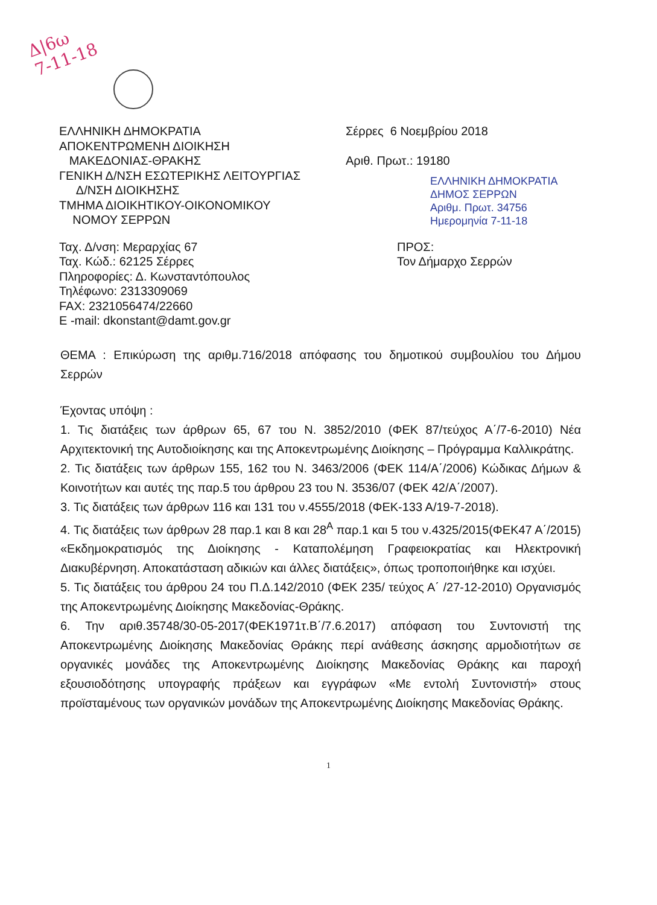Δ|6ω
7-11-18
ΕΛΛΗΝΙΚΗ ΔΗΜΟΚΡΑΤΙΑ
ΑΠΟΚΕΝΤΡΩΜΕΝΗ ΔΙΟΙΚΗΣΗ
ΜΑΚΕΔΟΝΙΑΣ-ΘΡΑΚΗΣ
ΓΕΝΙΚΗ Δ/ΝΣΗ ΕΣΩΤΕΡΙΚΗΣ ΛΕΙΤΟΥΡΓΙΑΣ
Δ/ΝΣΗ ΔΙΟΙΚΗΣΗΣ
ΤΜΗΜΑ ΔΙΟΙΚΗΤΙΚΟΥ-ΟΙΚΟΝΟΜΙΚΟΥ
ΝΟΜΟΥ ΣΕΡΡΩΝ
Σέρρες 6 Νοεμβρίου 2018
Αριθ. Πρωτ.: 19180
ΕΛΛΗΝΙΚΗ ΔΗΜΟΚΡΑΤΙΑ
ΔΗΜΟΣ ΣΕΡΡΩΝ
Αριθμ. Πρωτ. 34756
Ημερομηνία 7-11-18
Ταχ. Δ/νση: Μεραρχίας 67
Ταχ. Κώδ.: 62125 Σέρρες
Πληροφορίες: Δ. Κωνσταντόπουλος
Τηλέφωνο: 2313309069
FAX: 2321056474/22660
E -mail: dkonstant@damt.gov.gr
ΠΡΟΣ:
Τον Δήμαρχο Σερρών
ΘΕΜΑ : Επικύρωση της αριθμ.716/2018 απόφασης του δημοτικού συμβουλίου του Δήμου Σερρών
Έχοντας υπόψη :
1. Τις διατάξεις των άρθρων 65, 67 του Ν. 3852/2010 (ΦΕΚ 87/τεύχος Α΄/7-6-2010) Νέα Αρχιτεκτονική της Αυτοδιοίκησης και της Αποκεντρωμένης Διοίκησης – Πρόγραμμα Καλλικράτης.
2. Τις διατάξεις των άρθρων 155, 162 του Ν. 3463/2006 (ΦΕΚ 114/Α΄/2006) Κώδικας Δήμων & Κοινοτήτων και αυτές της παρ.5 του άρθρου 23 του Ν. 3536/07 (ΦΕΚ 42/Α΄/2007).
3. Τις διατάξεις των άρθρων 116 και 131 του ν.4555/2018 (ΦΕΚ-133 Α/19-7-2018).
4. Τις διατάξεις των άρθρων 28 παρ.1 και 8 και 28<sup>Α</sup> παρ.1 και 5 του ν.4325/2015(ΦΕΚ47 Α΄/2015) «Εκδημοκρατισμός της Διοίκησης - Καταπολέμηση Γραφειοκρατίας και Ηλεκτρονική Διακυβέρνηση. Αποκατάσταση αδικιών και άλλες διατάξεις», όπως τροποποιήθηκε και ισχύει.
5. Τις διατάξεις του άρθρου 24 του Π.Δ.142/2010 (ΦΕΚ 235/ τεύχος Α΄ /27-12-2010) Οργανισμός της Αποκεντρωμένης Διοίκησης Μακεδονίας-Θράκης.
6. Την αριθ.35748/30-05-2017(ΦΕΚ1971τ.Β΄/7.6.2017) απόφαση του Συντονιστή της Αποκεντρωμένης Διοίκησης Μακεδονίας Θράκης περί ανάθεσης άσκησης αρμοδιοτήτων σε οργανικές μονάδες της Αποκεντρωμένης Διοίκησης Μακεδονίας Θράκης και παροχή εξουσιοδότησης υπογραφής πράξεων και εγγράφων «Με εντολή Συντονιστή» στους προϊσταμένους των οργανικών μονάδων της Αποκεντρωμένης Διοίκησης Μακεδονίας Θράκης.
1